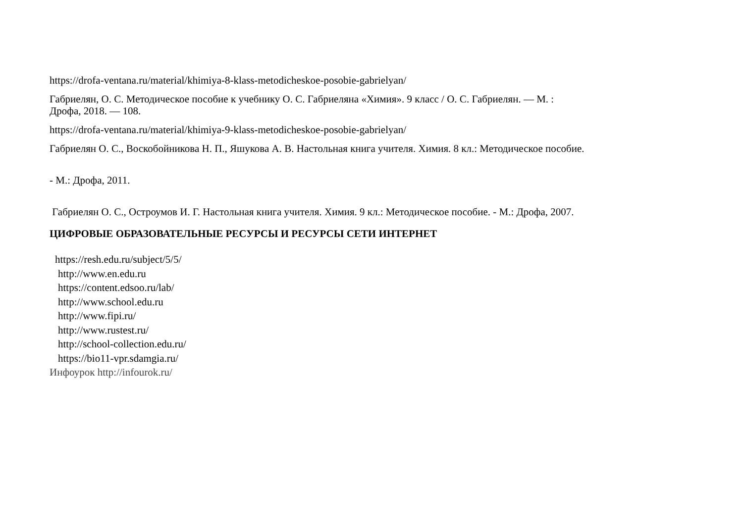https://drofa-ventana.ru/material/khimiya-8-klass-metodicheskoe-posobie-gabrielyan/
Габриелян, О. С. Методическое пособие к учебнику О. С. Габриеляна «Химия». 9 класс / О. С. Габриелян. — М. :
Дрофа, 2018. — 108.
https://drofa-ventana.ru/material/khimiya-9-klass-metodicheskoe-posobie-gabrielyan/
Габриелян О. С., Воскобойникова Н. П., Яшукова А. В. Настольная книга учителя. Химия. 8 кл.: Методическое пособие.
- М.: Дрофа, 2011.
Габриелян О. С., Остроумов И. Г. Настольная книга учителя. Химия. 9 кл.: Методическое пособие. - М.: Дрофа, 2007.
ЦИФРОВЫЕ ОБРАЗОВАТЕЛЬНЫЕ РЕСУРСЫ И РЕСУРСЫ СЕТИ ИНТЕРНЕТ
https://resh.edu.ru/subject/5/5/
http://www.en.edu.ru
https://content.edsoo.ru/lab/
http://www.school.edu.ru
http://www.fipi.ru/
http://www.rustest.ru/
http://school-collection.edu.ru/
https://bio11-vpr.sdamgia.ru/
Инфоурок http://infourok.ru/